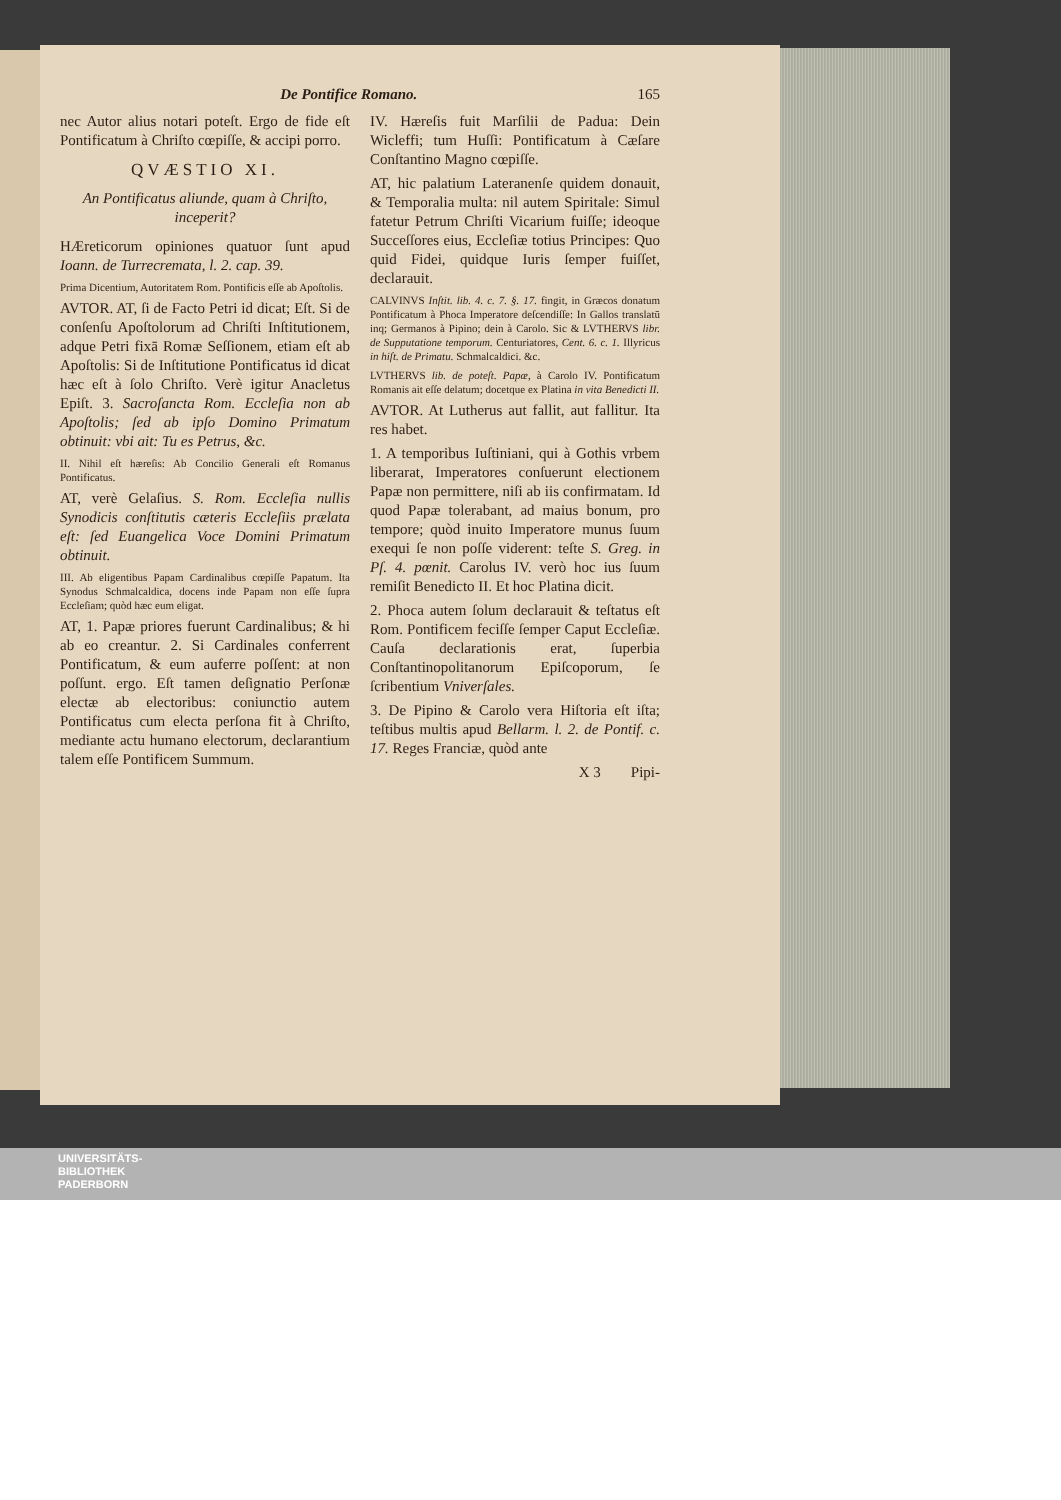De Pontifice Romano. 165
nec Autor alius notari poteſt. Ergo de fide eſt Pontificatum à Chriſto cœpiſſe, & accipi porro.
QVÆSTIO XI.
An Pontificatus aliunde, quam à Chriſto, inceperit?
HÆreticorum opiniones quatuor ſunt apud Ioann. de Turrecremata, l. 2. cap. 39.
Prima Dicentium, Autoritatem Rom. Pontificis eſſe ab Apoſtolis.
AVTOR. AT, ſi de Facto Petri id dicat; Eſt. Si de conſenſu Apoſtolorum ad Chriſti Inſtitutionem, adque Petri fixā Romæ Seſſionem, etiam eſt ab Apoſtolis: Si de Inſtitutione Pontificatus id dicat hæc eſt à ſolo Chriſto. Verè igitur Anacletus Epiſt. 3. Sacroſancta Rom. Eccleſia non ab Apoſtolis; ſed ab ipſo Domino Primatum obtinuit: vbi ait: Tu es Petrus, &c.
II. Nihil eſt hæreſis: Ab Concilio Generali eſt Romanus Pontificatus.
AT, verè Gelaſius. S. Rom. Eccleſia nullis Synodicis conſtitutis cæteris Eccleſiis prælata eſt: ſed Euangelica Voce Domini Primatum obtinuit.
III. Ab eligentibus Papam Cardinalibus cœpiſſe Papatum. Ita Synodus Schmalcaldica, docens inde Papam non eſſe ſupra Eccleſiam; quòd hæc eum eligat.
AT, 1. Papæ priores fuerunt Cardinalibus; & hi ab eo creantur. 2. Si Cardinales conferrent Pontificatum, & eum auferre poſſent: at non poſſunt. ergo. Eſt tamen deſignatio Perſonæ electæ ab electoribus: coniunctio autem Pontificatus cum electa perſona fit à Chriſto, mediante actu humano electorum, declarantium talem eſſe Pontificem Summum.
IV. Hæreſis fuit Marſilii de Padua: Dein Wicleffi; tum Huſſi: Pontificatum à Cæſare Conſtantino Magno cœpiſſe.
AT, hic palatium Lateranenſe quidem donauit, & Temporalia multa: nil autem Spiritale: Simul fatetur Petrum Chriſti Vicarium fuiſſe; ideoque Succeſſores eius, Eccleſiæ totius Principes: Quo quid Fidei, quidque Iuris ſemper fuiſſet, declarauit.
CALVINVS Inſtit. lib. 4. c. 7. §. 17. fingit, in Græcos donatum Pontificatum à Phoca Imperatore deſcendiſſe: In Gallos translatū inq; Germanos à Pipino; dein à Carolo. Sic & LVTHERVS libr. de Supputatione temporum. Centuriatores, Cent. 6. c. 1. Illyricus in hiſt. de Primatu. Schmalcaldici. &c.
LVTHERVS lib. de poteſt. Papæ, à Carolo IV. Pontificatum Romanis ait eſſe delatum; docetque ex Platina in vita Benedicti II.
AVTOR. At Lutherus aut fallit, aut fallitur. Ita res habet.
1. A temporibus Iuſtiniani, qui à Gothis vrbem liberarat, Imperatores conſuerunt electionem Papæ non permittere, niſi ab iis confirmatam. Id quod Papæ tolerabant, ad maius bonum, pro tempore; quòd inuito Imperatore munus ſuum exequi ſe non poſſe viderent: teſte S. Greg. in Pſ. 4. pœnit. Carolus IV. verò hoc ius ſuum remiſit Benedicto II. Et hoc Platina dicit.
2. Phoca autem ſolum declarauit & teſtatus eſt Rom. Pontificem feciſſe ſemper Caput Eccleſiæ. Cauſa declarationis erat, ſuperbia Conſtantinopolitanorum Epiſcoporum, ſe ſcribentium Vniverſales.
3. De Pipino & Carolo vera Hiſtoria eſt iſta; teſtibus multis apud Bellarm. l. 2. de Pontif. c. 17. Reges Franciæ, quòd ante
X 3 Pipi-
UNIVERSITÄTS-
BIBLIOTHEK
PADERBORN